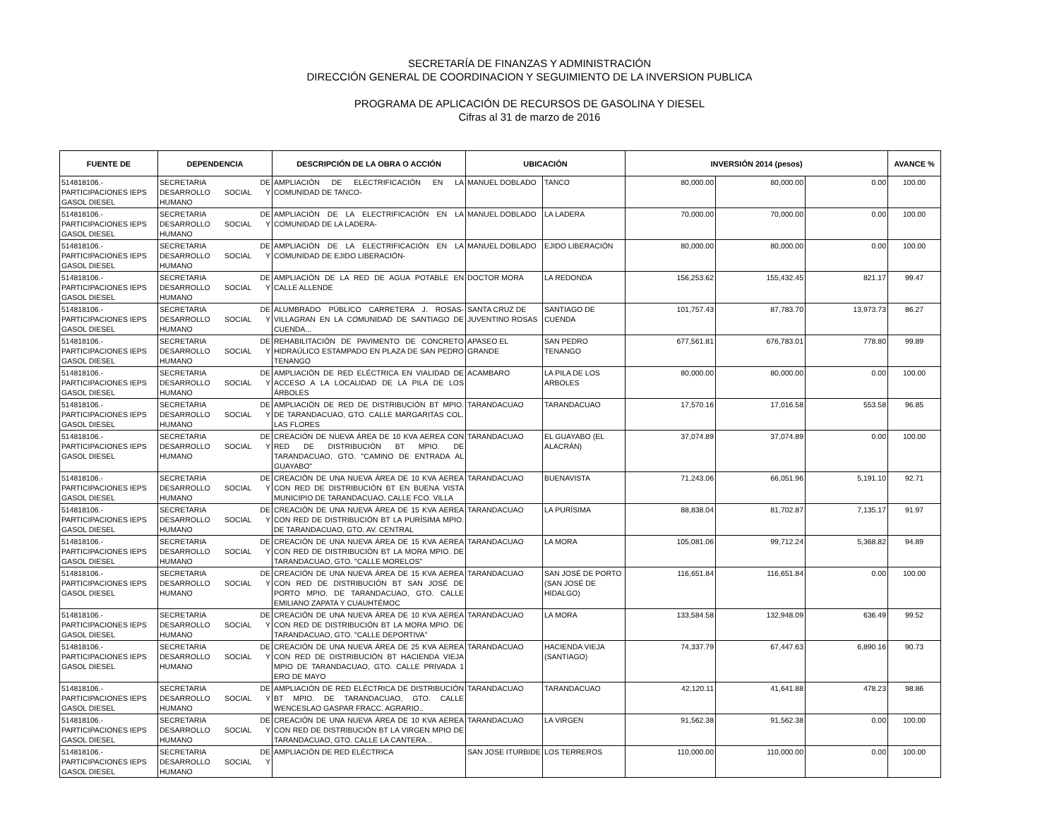SECRETARÍA DE FINANZAS Y ADMINISTRACIÓN
DIRECCIÓN GENERAL DE COORDINACION Y SEGUIMIENTO DE LA INVERSION PUBLICA
PROGRAMA DE APLICACIÓN DE RECURSOS DE GASOLINA Y DIESEL
Cifras al 31 de marzo de 2016
| FUENTE DE | DEPENDENCIA | DESCRIPCIÓN DE LA OBRA O ACCIÓN | UBICACIÓN | | INVERSIÓN 2014 (pesos) | | | AVANCE % |
| --- | --- | --- | --- | --- | --- | --- | --- | --- |
| 514818106.- PARTICIPACIONES IEPS GASOL DIESEL | SECRETARIA DE DESARROLLO SOCIAL Y HUMANO | AMPLIACIÓN DE ELECTRIFICACIÓN EN LA COMUNIDAD DE TANCO- | MANUEL DOBLADO | TANCO | 80,000.00 | 80,000.00 | 0.00 | 100.00 |
| 514818106.- PARTICIPACIONES IEPS GASOL DIESEL | SECRETARIA DE DESARROLLO SOCIAL Y HUMANO | AMPLIACIÓN DE LA ELECTRIFICACIÓN EN LA COMUNIDAD DE LA LADERA- | MANUEL DOBLADO | LA LADERA | 70,000.00 | 70,000.00 | 0.00 | 100.00 |
| 514818106.- PARTICIPACIONES IEPS GASOL DIESEL | SECRETARIA DE DESARROLLO SOCIAL Y HUMANO | AMPLIACIÓN DE LA ELECTRIFICACIÓN EN LA COMUNIDAD DE EJIDO LIBERACIÓN- | MANUEL DOBLADO | EJIDO LIBERACIÓN | 80,000.00 | 80,000.00 | 0.00 | 100.00 |
| 514818106.- PARTICIPACIONES IEPS GASOL DIESEL | SECRETARIA DE DESARROLLO SOCIAL Y HUMANO | AMPLIACIÓN DE LA RED DE AGUA POTABLE EN CALLE ALLENDE | DOCTOR MORA | LA REDONDA | 156,253.62 | 155,432.45 | 821.17 | 99.47 |
| 514818106.- PARTICIPACIONES IEPS GASOL DIESEL | SECRETARIA DE DESARROLLO SOCIAL Y HUMANO | ALUMBRADO PÚBLICO CARRETERA J. ROSAS-VILLAGRAN EN LA COMUNIDAD DE SANTIAGO DE CUENDA... | SANTA CRUZ DE JUVENTINO ROSAS | SANTIAGO DE CUENDA | 101,757.43 | 87,783.70 | 13,973.73 | 86.27 |
| 514818106.- PARTICIPACIONES IEPS GASOL DIESEL | SECRETARIA DE DESARROLLO SOCIAL Y HUMANO | REHABILITACIÓN DE PAVIMENTO DE CONCRETO HIDRAÚLICO ESTAMPADO EN PLAZA DE SAN PEDRO TENANGO | APASEO EL GRANDE | SAN PEDRO TENANGO | 677,561.81 | 676,783.01 | 778.80 | 99.89 |
| 514818106.- PARTICIPACIONES IEPS GASOL DIESEL | SECRETARIA DE DESARROLLO SOCIAL Y HUMANO | AMPLIACIÓN DE RED ELÉCTRICA EN VIALIDAD DE ACCESO A LA LOCALIDAD DE LA PILA DE LOS ÁRBOLES | ACAMBARO | LA PILA DE LOS ARBOLES | 80,000.00 | 80,000.00 | 0.00 | 100.00 |
| 514818106.- PARTICIPACIONES IEPS GASOL DIESEL | SECRETARIA DE DESARROLLO SOCIAL Y HUMANO | AMPLIACIÓN DE RED DE DISTRIBUCIÓN BT MPIO. DE TARANDACUAO, GTO. CALLE MARGARITAS COL. LAS FLORES | TARANDACUAO | TARANDACUAO | 17,570.16 | 17,016.58 | 553.58 | 96.85 |
| 514818106.- PARTICIPACIONES IEPS GASOL DIESEL | SECRETARIA DE DESARROLLO SOCIAL Y HUMANO | CREACIÓN DE NUEVA ÁREA DE 10 KVA AEREA CON RED DE DISTRIBUCIÓN BT MPIO. DE TARANDACUAO, GTO. "CAMINO DE ENTRADA AL GUAYABO" | TARANDACUAO | EL GUAYABO (EL ALACRÁN) | 37,074.89 | 37,074.89 | 0.00 | 100.00 |
| 514818106.- PARTICIPACIONES IEPS GASOL DIESEL | SECRETARIA DE DESARROLLO SOCIAL Y HUMANO | CREACIÓN DE UNA NUEVA ÁREA DE 10 KVA AEREA CON RED DE DISTRIBUCIÓN BT EN BUENA VISTA MUNICIPIO DE TARANDACUAO, CALLE FCO. VILLA | TARANDACUAO | BUENAVISTA | 71,243.06 | 66,051.96 | 5,191.10 | 92.71 |
| 514818106.- PARTICIPACIONES IEPS GASOL DIESEL | SECRETARIA DE DESARROLLO SOCIAL Y HUMANO | CREACIÓN DE UNA NUEVA ÁREA DE 15 KVA AEREA CON RED DE DISTRIBUCIÓN BT LA PURÍSIMA MPIO. DE TARANDACUAO, GTO. AV. CENTRAL | TARANDACUAO | LA PURÍSIMA | 88,838.04 | 81,702.87 | 7,135.17 | 91.97 |
| 514818106.- PARTICIPACIONES IEPS GASOL DIESEL | SECRETARIA DE DESARROLLO SOCIAL Y HUMANO | CREACIÓN DE UNA NUEVA ÁREA DE 15 KVA AEREA CON RED DE DISTRIBUCIÓN BT LA MORA MPIO. DE TARANDACUAO, GTO. "CALLE MORELOS" | TARANDACUAO | LA MORA | 105,081.06 | 99,712.24 | 5,368.82 | 94.89 |
| 514818106.- PARTICIPACIONES IEPS GASOL DIESEL | SECRETARIA DE DESARROLLO SOCIAL Y HUMANO | CREACIÓN DE UNA NUEVA ÁREA DE 15 KVA AEREA CON RED DE DISTRIBUCIÓN BT SAN JOSÉ DE PORTO MPIO. DE TARANDACUAO, GTO. CALLE EMILIANO ZAPATA Y CUAUHTÉMOC | TARANDACUAO | SAN JOSÉ DE PORTO (SAN JOSÉ DE HIDALGO) | 116,651.84 | 116,651.84 | 0.00 | 100.00 |
| 514818106.- PARTICIPACIONES IEPS GASOL DIESEL | SECRETARIA DE DESARROLLO SOCIAL Y HUMANO | CREACIÓN DE UNA NUEVA ÁREA DE 10 KVA AEREA CON RED DE DISTRIBUCIÓN BT LA MORA MPIO. DE TARANDACUAO, GTO. "CALLE DEPORTIVA" | TARANDACUAO | LA MORA | 133,584.58 | 132,948.09 | 636.49 | 99.52 |
| 514818106.- PARTICIPACIONES IEPS GASOL DIESEL | SECRETARIA DE DESARROLLO SOCIAL Y HUMANO | CREACIÓN DE UNA NUEVA ÁREA DE 25 KVA AEREA CON RED DE DISTRIBUCIÓN BT HACIENDA VIEJA MPIO DE TARANDACUAO, GTO. CALLE PRIVADA 1 ERO DE MAYO | TARANDACUAO | HACIENDA VIEJA (SANTIAGO) | 74,337.79 | 67,447.63 | 6,890.16 | 90.73 |
| 514818106.- PARTICIPACIONES IEPS GASOL DIESEL | SECRETARIA DE DESARROLLO SOCIAL Y HUMANO | AMPLIACIÓN DE RED ELÉCTRICA DE DISTRIBUCIÓN BT MPIO. DE TARANDACUAO, GTO. CALLE WENCESLAO GASPAR FRACC. AGRARIO.. | TARANDACUAO | TARANDACUAO | 42,120.11 | 41,641.88 | 478.23 | 98.86 |
| 514818106.- PARTICIPACIONES IEPS GASOL DIESEL | SECRETARIA DE DESARROLLO SOCIAL Y HUMANO | CREACIÓN DE UNA NUEVA ÁREA DE 10 KVA AEREA CON RED DE DISTRIBUCIÓN BT LA VIRGEN MPIO DE TARANDACUAO, GTO. CALLE LA CANTERA... | TARANDACUAO | LA VIRGEN | 91,562.38 | 91,562.38 | 0.00 | 100.00 |
| 514818106.- PARTICIPACIONES IEPS GASOL DIESEL | SECRETARIA DE DESARROLLO SOCIAL Y HUMANO | AMPLIACIÓN DE RED ELÉCTRICA | SAN JOSE ITURBIDE | LOS TERREROS | 110,000.00 | 110,000.00 | 0.00 | 100.00 |